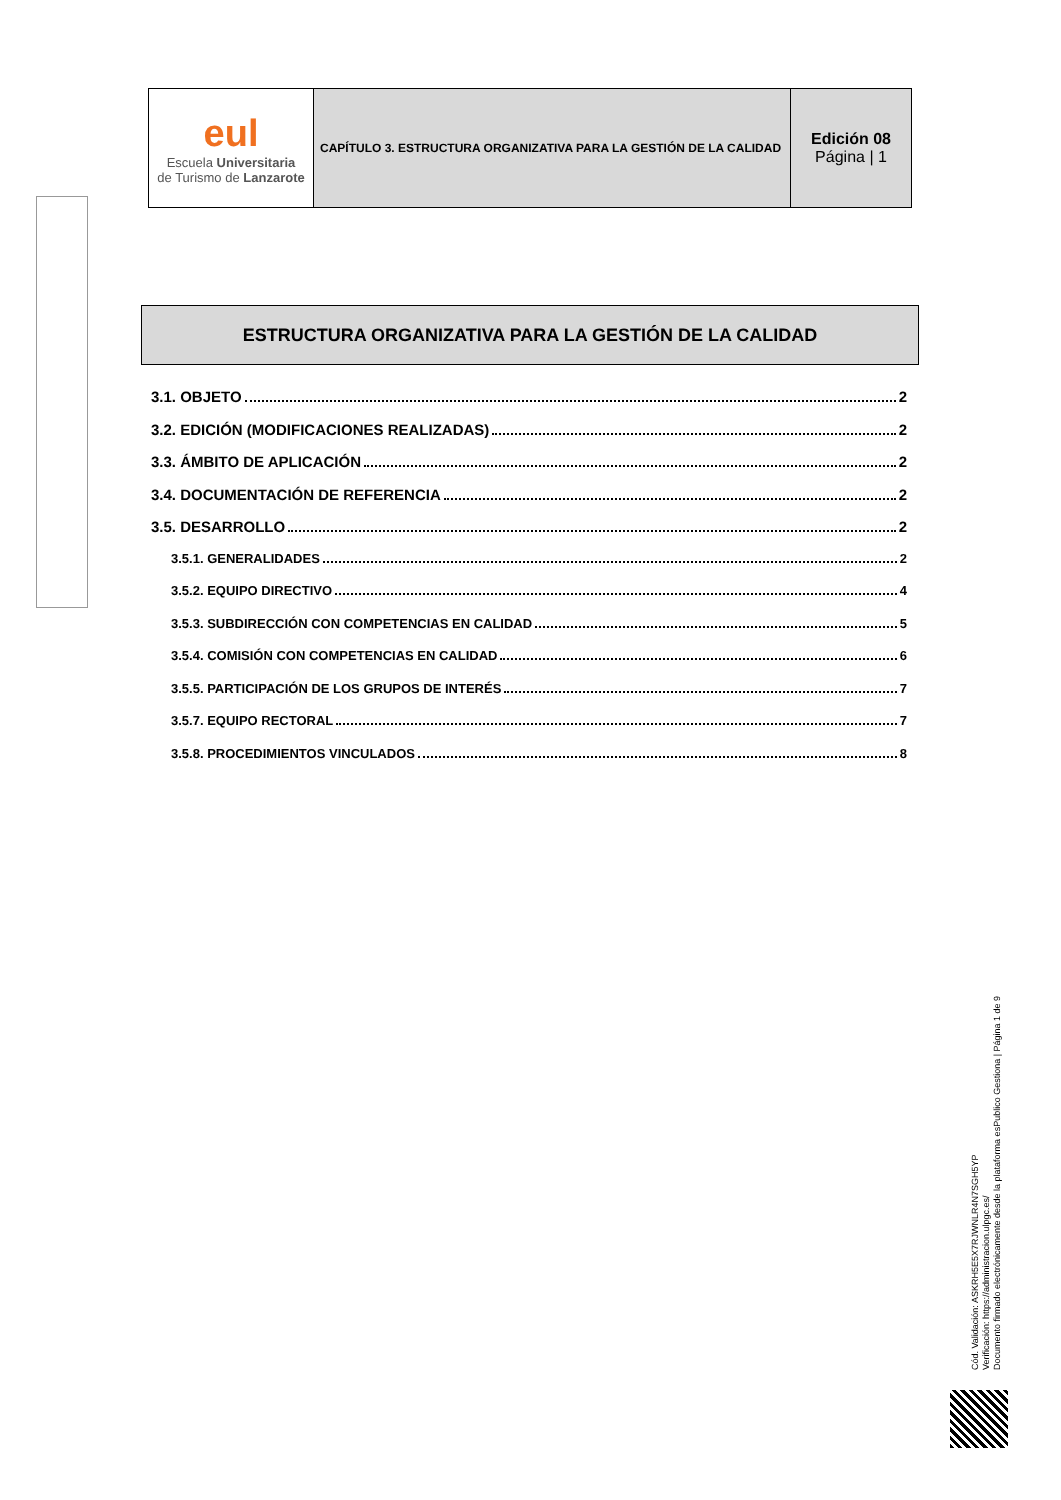| eul Escuela Universitaria de Turismo de Lanzarote | CAPÍTULO 3. ESTRUCTURA ORGANIZATIVA PARA LA GESTIÓN DE LA CALIDAD | Edición 08 Página / 1 |
ESTRUCTURA ORGANIZATIVA PARA LA GESTIÓN DE LA CALIDAD
3.1. OBJETO 2
3.2. EDICIÓN (MODIFICACIONES REALIZADAS) 2
3.3. ÁMBITO DE APLICACIÓN 2
3.4. DOCUMENTACIÓN DE REFERENCIA 2
3.5. DESARROLLO 2
3.5.1. GENERALIDADES 2
3.5.2. EQUIPO DIRECTIVO 4
3.5.3. SUBDIRECCIÓN CON COMPETENCIAS EN CALIDAD 5
3.5.4. COMISIÓN CON COMPETENCIAS EN CALIDAD 6
3.5.5. PARTICIPACIÓN DE LOS GRUPOS DE INTERÉS 7
3.5.7. EQUIPO RECTORAL 7
3.5.8. PROCEDIMIENTOS VINCULADOS 8
Cód. Validación: ASKRH5E5X7RJWNLR4N7SGH5YP
Verificación: https://administracion.ulpgc.es/
Documento firmado electrónicamente desde la plataforma esPublico Gestiona | Página 1 de 9